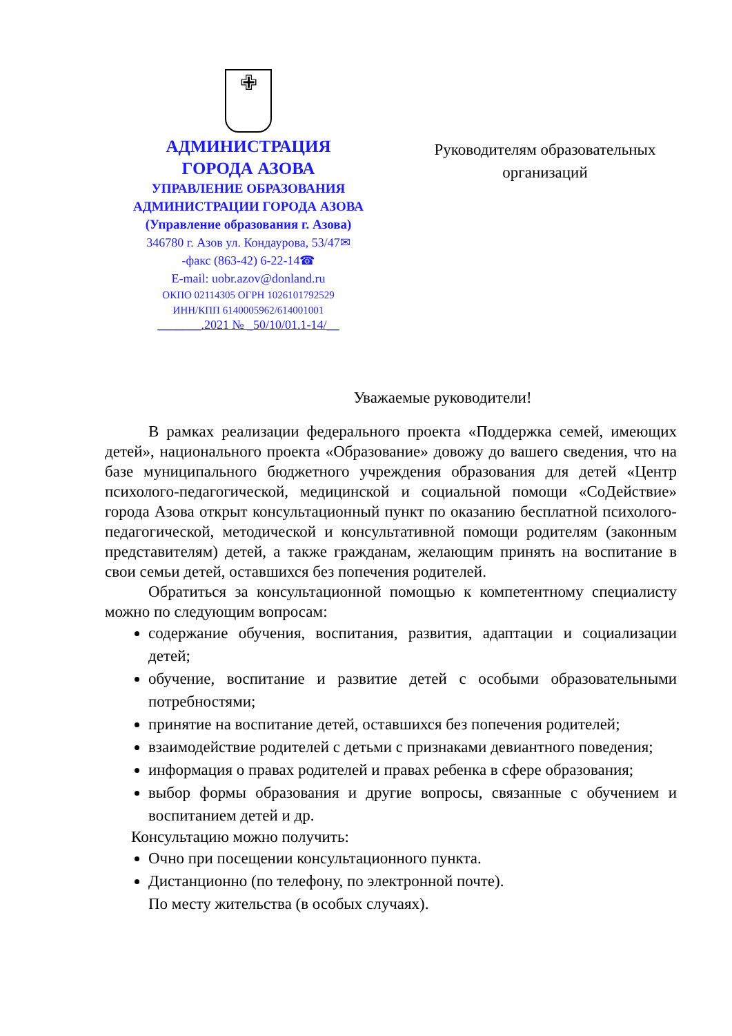✙
АДМИНИСТРАЦИЯ
ГОРОДА АЗОВА
УПРАВЛЕНИЕ ОБРАЗОВАНИЯ
АДМИНИСТРАЦИИ ГОРОДА АЗОВА
(Управление образования г. Азова)
346780 г. Азов ул. Кондаурова, 53/47✉
-факс (863-42) 6-22-14☎
E-mail: uobr.azov@donland.ru
ОКПО 02114305 ОГРН 1026101792529
ИНН/КПП 6140005962/614001001
_______.2021 № _50/10/01.1-14/__
Руководителям образовательных организаций
Уважаемые руководители!
В рамках реализации федерального проекта «Поддержка семей, имеющих детей», национального проекта «Образование» довожу до вашего сведения, что на базе муниципального бюджетного учреждения образования для детей «Центр психолого-педагогической, медицинской и социальной помощи «СоДействие» города Азова открыт консультационный пункт по оказанию бесплатной психолого-педагогической, методической и консультативной помощи родителям (законным представителям) детей, а также гражданам, желающим принять на воспитание в свои семьи детей, оставшихся без попечения родителей.
Обратиться за консультационной помощью к компетентному специалисту можно по следующим вопросам:
содержание обучения, воспитания, развития, адаптации и социализации детей;
обучение, воспитание и развитие детей с особыми образовательными потребностями;
принятие на воспитание детей, оставшихся без попечения родителей;
взаимодействие родителей с детьми с признаками девиантного поведения;
информация о правах родителей и правах ребенка в сфере образования;
выбор формы образования и другие вопросы, связанные с обучением и воспитанием детей и др.
Консультацию можно получить:
Очно при посещении консультационного пункта.
Дистанционно (по телефону, по электронной почте).
По месту жительства (в особых случаях).